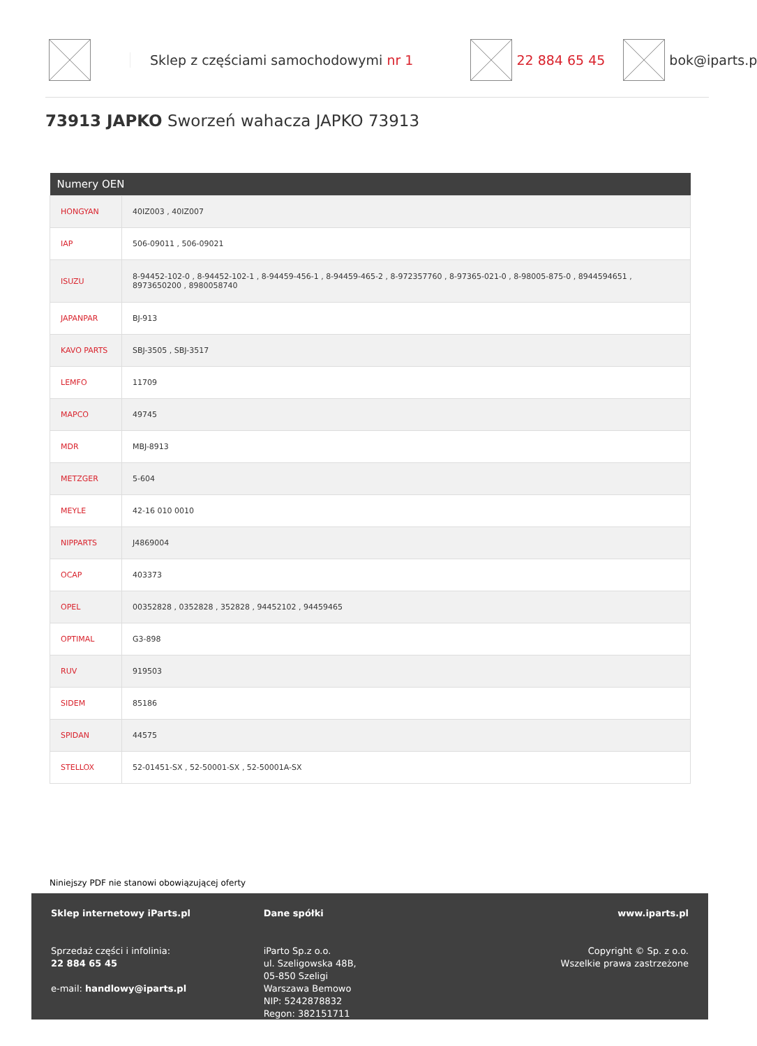Sklep z częściami samochodowymi nr 1
22 884 65 45 bok@iparts.p
73913 JAPKO Sworzeń wahacza JAPKO 73913
| Numery OEN | |
| --- | --- |
| HONGYAN | 40IZ003 , 40IZ007 |
| IAP | 506-09011 , 506-09021 |
| ISUZU | 8-94452-102-0 , 8-94452-102-1 , 8-94459-456-1 , 8-94459-465-2 , 8-972357760 , 8-97365-021-0 , 8-98005-875-0 , 8944594651 , 8973650200 , 8980058740 |
| JAPANPAR | BJ-913 |
| KAVO PARTS | SBJ-3505 , SBJ-3517 |
| LEMFO | 11709 |
| MAPCO | 49745 |
| MDR | MBJ-8913 |
| METZGER | 5-604 |
| MEYLE | 42-16 010 0010 |
| NIPPARTS | J4869004 |
| OCAP | 403373 |
| OPEL | 00352828 , 0352828 , 352828 , 94452102 , 94459465 |
| OPTIMAL | G3-898 |
| RUV | 919503 |
| SIDEM | 85186 |
| SPIDAN | 44575 |
| STELLOX | 52-01451-SX , 52-50001-SX , 52-50001A-SX |
Niniejszy PDF nie stanowi obowiązującej oferty
Sklep internetowy iParts.pl
Sprzedaż części i infolinia:
22 884 65 45
e-mail: handlowy@iparts.pl
Dane spółki
iParto Sp.z o.o.
ul. Szeligowska 48B,
05-850 Szeligi
Warszawa Bemowo
NIP: 5242878832
Regon: 382151711
www.iparts.pl
Copyright © Sp. z o.o.
Wszelkie prawa zastrzeżone